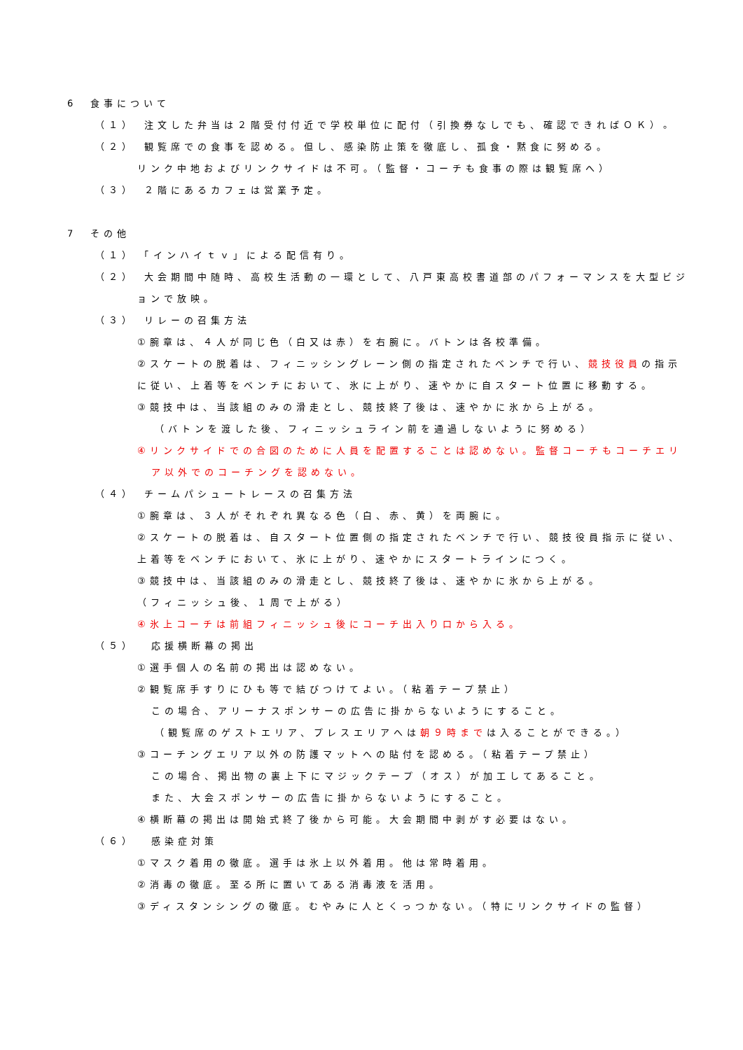6　食事について
（１）　注文した弁当は２階受付付近で学校単位に配付（引換券なしでも、確認できればＯＫ）。
（２）　観覧席での食事を認める。但し、感染防止策を徹底し、孤食・黙食に努める。
リンク中地およびリンクサイドは不可。（監督・コーチも食事の際は観覧席へ）
（３）　２階にあるカフェは営業予定。
7　その他
（１）　「インハイｔｖ」による配信有り。
（２）　大会期間中随時、高校生活動の一環として、八戸東高校書道部のパフォーマンスを大型ビジ
ョンで放映。
（３）　リレーの召集方法
①腕章は、４人が同じ色（白又は赤）を右腕に。バトンは各校準備。
②スケートの脱着は、フィニッシングレーン側の指定されたベンチで行い、競技役員の指示
に従い、上着等をベンチにおいて、氷に上がり、速やかに自スタート位置に移動する。
③競技中は、当該組のみの滑走とし、競技終了後は、速やかに氷から上がる。
（バトンを渡した後、フィニッシュライン前を通過しないように努める）
④リンクサイドでの合図のために人員を配置することは認めない。監督コーチもコーチエリ
ア以外でのコーチングを認めない。
（４）　チームパシュートレースの召集方法
①腕章は、３人がそれぞれ異なる色（白、赤、黄）を両腕に。
②スケートの脱着は、自スタート位置側の指定されたベンチで行い、競技役員指示に従い、
上着等をベンチにおいて、氷に上がり、速やかにスタートラインにつく。
③競技中は、当該組のみの滑走とし、競技終了後は、速やかに氷から上がる。
（フィニッシュ後、１周で上がる）
④氷上コーチは前組フィニッシュ後にコーチ出入り口から入る。
（５）　 応援横断幕の掲出
①選手個人の名前の掲出は認めない。
②観覧席手すりにひも等で結びつけてよい。（粘着テープ禁止）
この場合、アリーナスポンサーの広告に掛からないようにすること。
（観覧席のゲストエリア、プレスエリアへは朝９時までは入ることができる。）
③コーチングエリア以外の防護マットへの貼付を認める。（粘着テープ禁止）
この場合、掲出物の裏上下にマジックテープ（オス）が加工してあること。
また、大会スポンサーの広告に掛からないようにすること。
④横断幕の掲出は開始式終了後から可能。大会期間中剥がす必要はない。
（６）　 感染症対策
①マスク着用の徹底。選手は氷上以外着用。他は常時着用。
②消毒の徹底。至る所に置いてある消毒液を活用。
③ディスタンシングの徹底。むやみに人とくっつかない。（特にリンクサイドの監督）